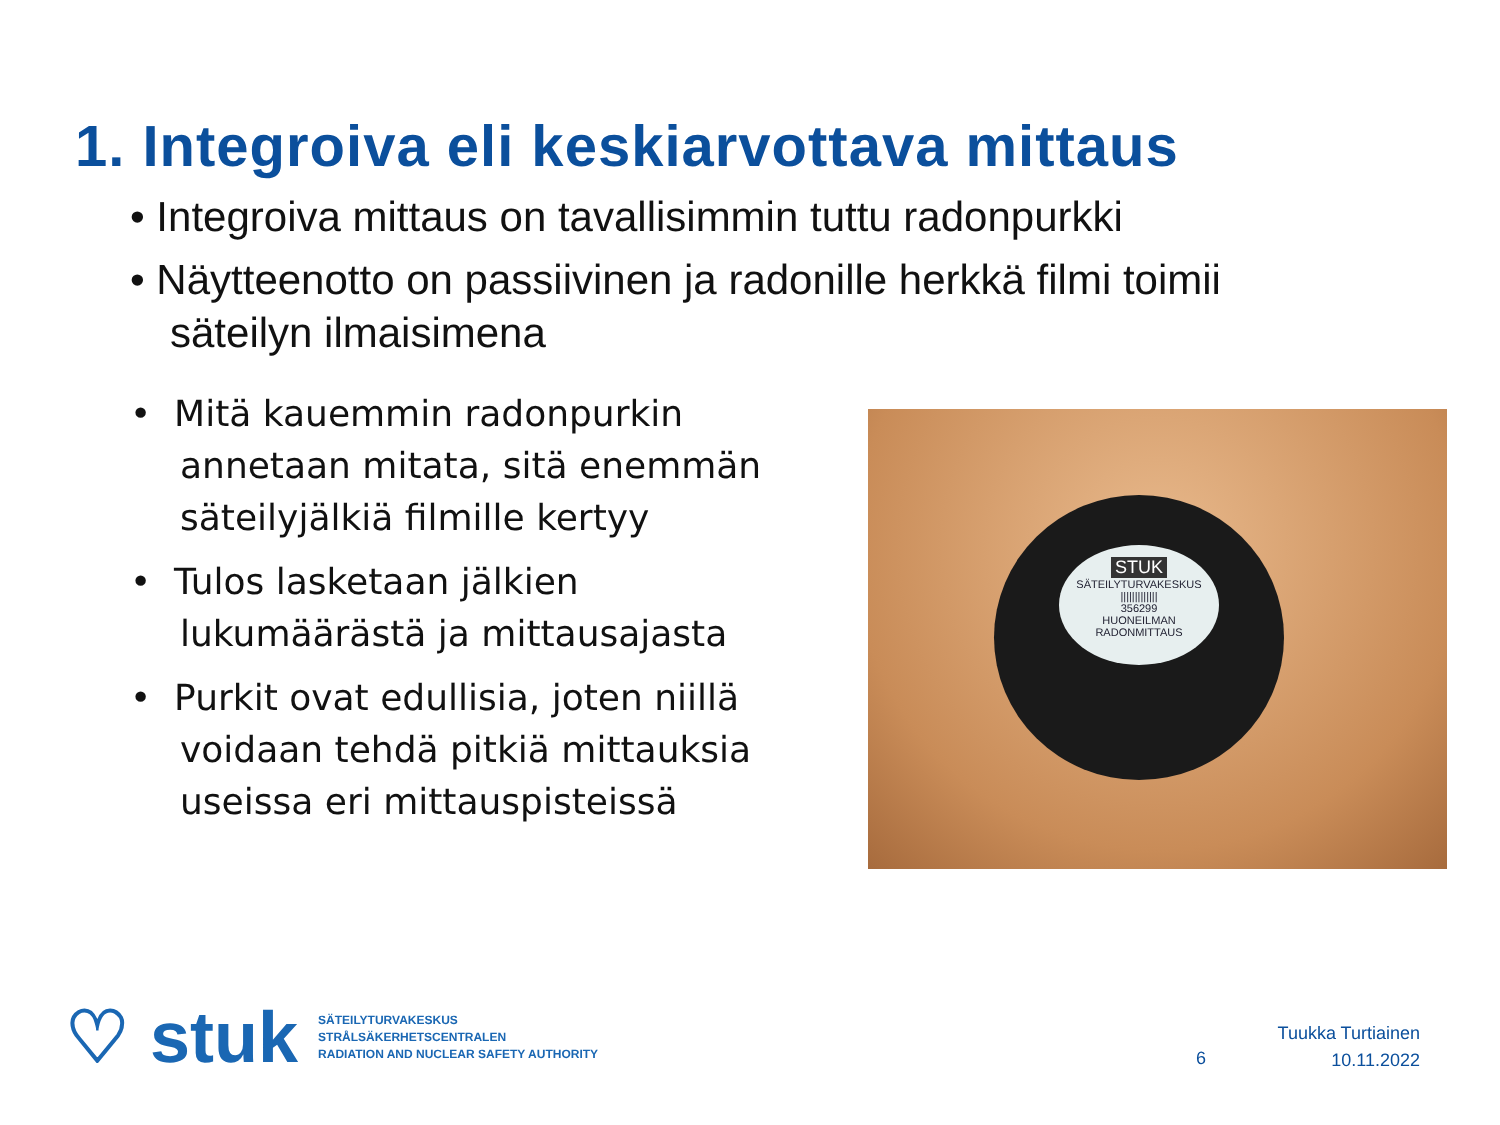1. Integroiva eli keskiarvottava mittaus
• Integroiva mittaus on tavallisimmin tuttu radonpurkki
• Näytteenotto on passiivinen ja radonille herkkä filmi toimii säteilyn ilmaisimena
• Mitä kauemmin radonpurkin annetaan mitata, sitä enemmän säteilyjälkiä filmille kertyy
• Tulos lasketaan jälkien lukumäärästä ja mittausajasta
• Purkit ovat edullisia, joten niillä voidaan tehdä pitkiä mittauksia useissa eri mittauspisteissä
STUK
SÄTEILYTURVAKESKUS
|||||||||||||
356299
HUONEILMAN
RADONMITTAUS
♡ stuk
SÄTEILYTURVAKESKUS
STRÅLSÄKERHETSCENTRALEN
RADIATION AND NUCLEAR SAFETY AUTHORITY
6
Tuukka Turtiainen
10.11.2022